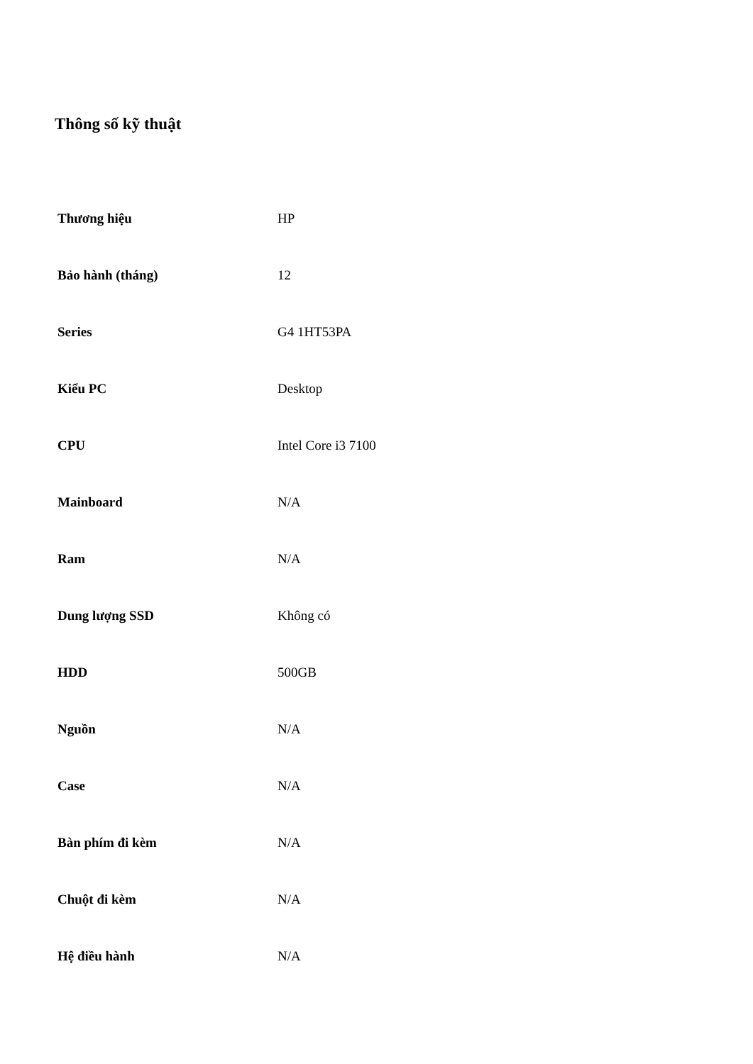Thông số kỹ thuật
| Thương hiệu | HP |
| Bảo hành (tháng) | 12 |
| Series | G4 1HT53PA |
| Kiểu PC | Desktop |
| CPU | Intel Core i3 7100 |
| Mainboard | N/A |
| Ram | N/A |
| Dung lượng SSD | Không có |
| HDD | 500GB |
| Nguồn | N/A |
| Case | N/A |
| Bàn phím đi kèm | N/A |
| Chuột đi kèm | N/A |
| Hệ điều hành | N/A |